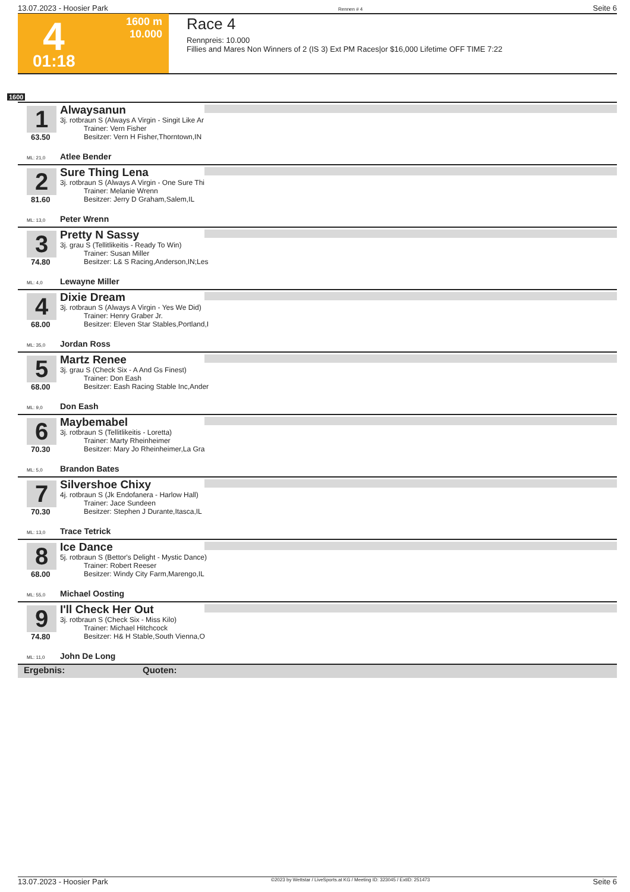13.07.2023 - Hoosier Park Rennen # 4 Seite 6
4 1600 m
10.000
01:18
Race 4
Rennpreis: 10.000
Fillies and Mares Non Winners of 2 (IS 3) Ext PM Races|or $16,000 Lifetime OFF TIME 7:22
1600
1
63.50
Alwaysanun
3j. rotbraun S (Always A Virgin - Singit Like Ar
Trainer: Vern Fisher
Besitzer: Vern H Fisher,Thorntown,IN
ML: 21,0 Atlee Bender
2
81.60
Sure Thing Lena
3j. rotbraun S (Always A Virgin - One Sure Thi
Trainer: Melanie Wrenn
Besitzer: Jerry D Graham,Salem,IL
ML: 13,0 Peter Wrenn
3
74.80
Pretty N Sassy
3j. grau S (Tellitlikeitis - Ready To Win)
Trainer: Susan Miller
Besitzer: L& S Racing,Anderson,IN;Les
ML: 4,0 Lewayne Miller
4
68.00
Dixie Dream
3j. rotbraun S (Always A Virgin - Yes We Did)
Trainer: Henry Graber Jr.
Besitzer: Eleven Star Stables,Portland,I
ML: 35,0 Jordan Ross
5
68.00
Martz Renee
3j. grau S (Check Six - A And Gs Finest)
Trainer: Don Eash
Besitzer: Eash Racing Stable Inc,Ander
ML: 9,0 Don Eash
6
70.30
Maybemabel
3j. rotbraun S (Tellitlikeitis - Loretta)
Trainer: Marty Rheinheimer
Besitzer: Mary Jo Rheinheimer,La Gra
ML: 5,0 Brandon Bates
7
70.30
Silvershoe Chixy
4j. rotbraun S (Jk Endofanera - Harlow Hall)
Trainer: Jace Sundeen
Besitzer: Stephen J Durante,Itasca,IL
ML: 13,0 Trace Tetrick
8
68.00
Ice Dance
5j. rotbraun S (Bettor's Delight - Mystic Dance)
Trainer: Robert Reeser
Besitzer: Windy City Farm,Marengo,IL
ML: 55,0 Michael Oosting
9
74.80
I'll Check Her Out
3j. rotbraun S (Check Six - Miss Kilo)
Trainer: Michael Hitchcock
Besitzer: H& H Stable,South Vienna,O
ML: 11,0 John De Long
Ergebnis: Quoten:
13.07.2023 - Hoosier Park ©2023 by Wettstar / LiveSports.at KG / Meeting ID: 323045 / ExtID: 251473 Seite 6